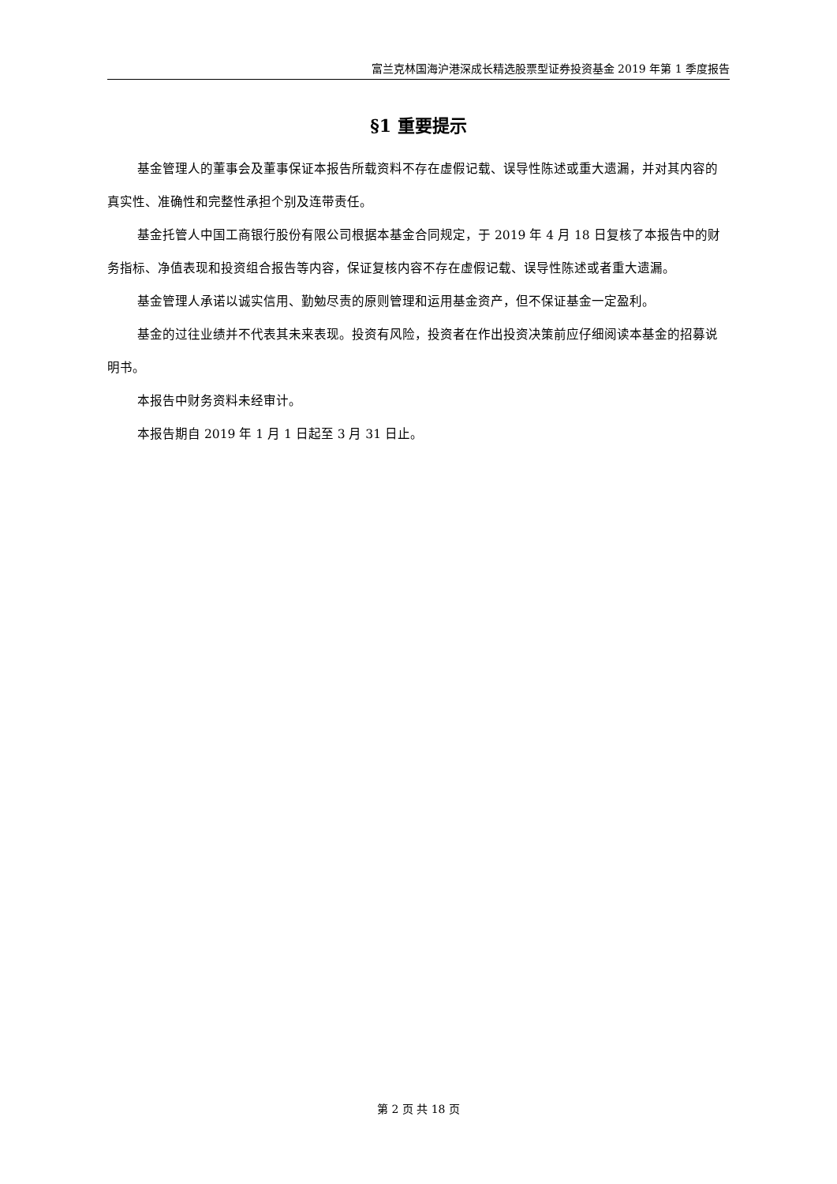富兰克林国海沪港深成长精选股票型证券投资基金 2019 年第 1 季度报告
§1 重要提示
基金管理人的董事会及董事保证本报告所载资料不存在虚假记载、误导性陈述或重大遗漏，并对其内容的真实性、准确性和完整性承担个别及连带责任。
基金托管人中国工商银行股份有限公司根据本基金合同规定，于 2019 年 4 月 18 日复核了本报告中的财务指标、净值表现和投资组合报告等内容，保证复核内容不存在虚假记载、误导性陈述或者重大遗漏。
基金管理人承诺以诚实信用、勤勉尽责的原则管理和运用基金资产，但不保证基金一定盈利。
基金的过往业绩并不代表其未来表现。投资有风险，投资者在作出投资决策前应仔细阅读本基金的招募说明书。
本报告中财务资料未经审计。
本报告期自 2019 年 1 月 1 日起至 3 月 31 日止。
第 2 页 共 18 页